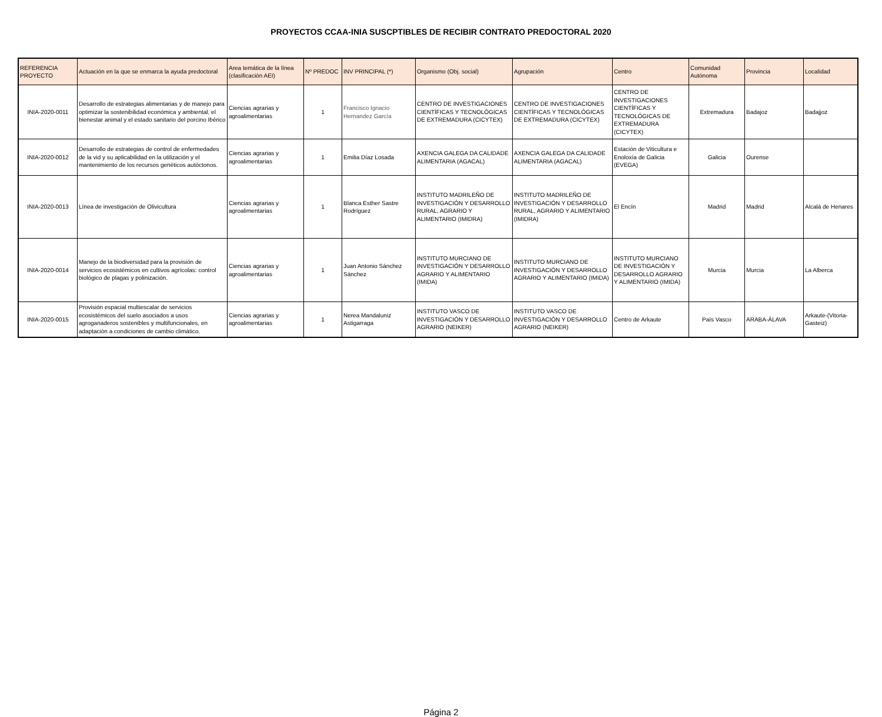PROYECTOS CCAA-INIA SUSCPTIBLES DE RECIBIR CONTRATO PREDOCTORAL 2020
| REFERENCIA PROYECTO | Actuación en la que se enmarca la ayuda predoctoral | Area temática de la línea (clasificación AEI) | Nº PREDOC | INV PRINCIPAL (*) | Organismo (Obj. social) | Agrupación | Centro | Comunidad Autónoma | Provincia | Localidad |
| --- | --- | --- | --- | --- | --- | --- | --- | --- | --- | --- |
| INIA-2020-0011 | Desarrollo de estrategias alimentarias y de manejo para optimizar la sostenibilidad económica y ambiental, el bienestar animal y el estado sanitario del porcino Ibérico | Ciencias agrarias y agroalimentarias | 1 | Francisco Ignacio Hernandez García | CENTRO DE INVESTIGACIONES CIENTÍFICAS Y TECNOLÓGICAS DE EXTREMADURA (CICYTEX) | CENTRO DE INVESTIGACIONES CIENTÍFICAS Y TECNOLÓGICAS DE EXTREMADURA (CICYTEX) | CENTRO DE INVESTIGACIONES CIENTÍFICAS Y TECNOLÓGICAS DE EXTREMADURA (CICYTEX) | Extremadura | Badajoz | Badajjoz |
| INIA-2020-0012 | Desarrollo de estrategias de control de enfermedades de la vid y su aplicabilidad en la utilización y el mantenimiento de los recursos genéticos autóctonos. | Ciencias agrarias y agroalimentarias | 1 | Emilia Díaz Losada | AXENCIA GALEGA DA CALIDADE ALIMENTARIA (AGACAL) | AXENCIA GALEGA DA CALIDADE ALIMENTARIA (AGACAL) | Estación de Viticultura e Enoloxía de Galicia (EVEGA) | Galicia | Ourense | |
| INIA-2020-0013 | Línea de investigación de Olivicultura | Ciencias agrarias y agroalimentarias | 1 | Blanca Esther Sastre Rodríguez | INSTITUTO MADRILEÑO DE INVESTIGACIÓN Y DESARROLLO RURAL, AGRARIO Y ALIMENTARIO (IMIDRA) | INSTITUTO MADRILEÑO DE INVESTIGACIÓN Y DESARROLLO RURAL, AGRARIO Y ALIMENTARIO (IMIDRA) | El Encín | Madrid | Madrid | Alcalá de Henares |
| INIA-2020-0014 | Manejo de la biodiversidad para la provisión de servicios ecosistémicos en cultivos agrícolas: control biológico de plagas y polinización. | Ciencias agrarias y agroalimentarias | 1 | Juan Antonio Sánchez Sánchez | INSTITUTO MURCIANO DE INVESTIGACIÓN Y DESARROLLO AGRARIO Y ALIMENTARIO (IMIDA) | INSTITUTO MURCIANO DE INVESTIGACIÓN Y DESARROLLO AGRARIO Y ALIMENTARIO (IMIDA) | INSTITUTO MURCIANO DE INVESTIGACIÓN Y DESARROLLO AGRARIO Y ALIMENTARIO (IMIDA) | Murcia | Murcia | La Alberca |
| INIA-2020-0015 | Provisión espacial multiescalar de servicios ecosistémicos del suelo asociados a usos agroganaderos sostenibles y multifuncionales, en adaptación a condiciones de cambio climático. | Ciencias agrarias y agroalimentarias | 1 | Nerea Mandaluniz Astigarraga | INSTITUTO VASCO DE INVESTIGACIÓN Y DESARROLLO AGRARIO (NEIKER) | INSTITUTO VASCO DE INVESTIGACIÓN Y DESARROLLO AGRARIO (NEIKER) | Centro de Arkaute | País Vasco | ARABA-ÁLAVA | Arkaute-(Vitoria-Gasteiz) |
Página 2